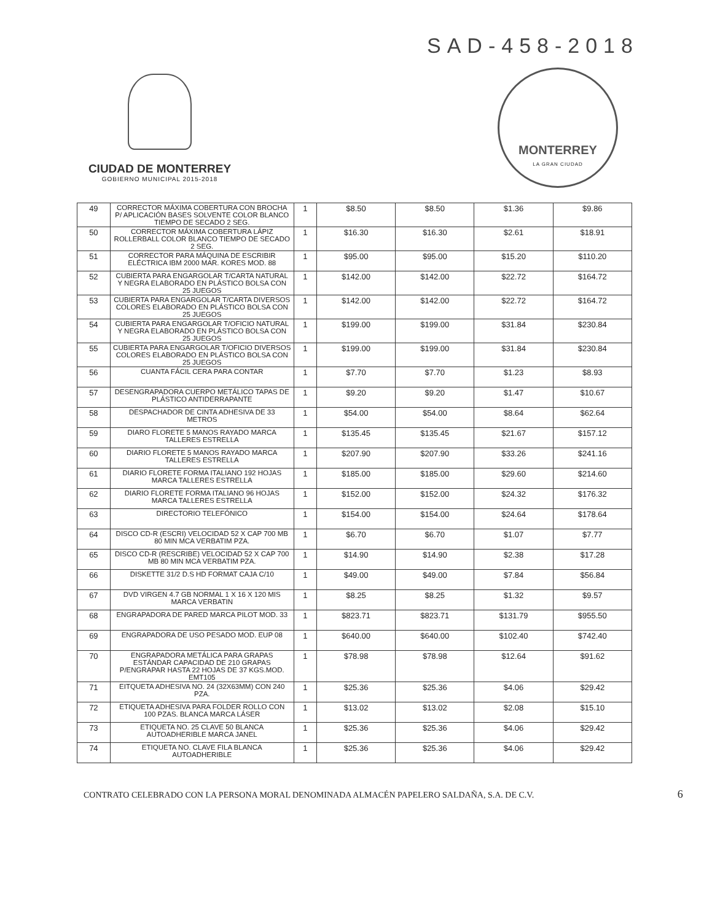SAD-458-2018
CIUDAD DE MONTERREY
GOBIERNO MUNICIPAL 2015-2018
MONTERREY
LA GRAN CIUDAD
| 49 | CORRECTOR MÁXIMA COBERTURA CON BROCHA P/ APLICACIÓN BASES SOLVENTE COLOR BLANCO TIEMPO DE SECADO 2 SEG. | 1 | $8.50 | $8.50 | $1.36 | $9.86 |
| 50 | CORRECTOR MÁXIMA COBERTURA LÁPIZ ROLLERBALL COLOR BLANCO TIEMPO DE SECADO 2 SEG. | 1 | $16.30 | $16.30 | $2.61 | $18.91 |
| 51 | CORRECTOR PARA MÁQUINA DE ESCRIBIR ELÉCTRICA IBM 2000 MAR. KORES MOD. 88 | 1 | $95.00 | $95.00 | $15.20 | $110.20 |
| 52 | CUBIERTA PARA ENGARGOLAR T/CARTA NATURAL Y NEGRA ELABORADO EN PLÁSTICO BOLSA CON 25 JUEGOS | 1 | $142.00 | $142.00 | $22.72 | $164.72 |
| 53 | CUBIERTA PARA ENGARGOLAR T/CARTA DIVERSOS COLORES ELABORADO EN PLÁSTICO BOLSA CON 25 JUEGOS | 1 | $142.00 | $142.00 | $22.72 | $164.72 |
| 54 | CUBIERTA PARA ENGARGOLAR T/OFICIO NATURAL Y NEGRA ELABORADO EN PLÁSTICO BOLSA CON 25 JUEGOS | 1 | $199.00 | $199.00 | $31.84 | $230.84 |
| 55 | CUBIERTA PARA ENGARGOLAR T/OFICIO DIVERSOS COLORES ELABORADO EN PLÁSTICO BOLSA CON 25 JUEGOS | 1 | $199.00 | $199.00 | $31.84 | $230.84 |
| 56 | CUANTA FÁCIL CERA PARA CONTAR | 1 | $7.70 | $7.70 | $1.23 | $8.93 |
| 57 | DESENGRAPADORA CUERPO METÁLICO TAPAS DE PLÁSTICO ANTIDERRAPANTE | 1 | $9.20 | $9.20 | $1.47 | $10.67 |
| 58 | DESPACHADOR DE CINTA ADHESIVA DE 33 METROS | 1 | $54.00 | $54.00 | $8.64 | $62.64 |
| 59 | DIARO FLORETE 5 MANOS RAYADO MARCA TALLERES ESTRELLA | 1 | $135.45 | $135.45 | $21.67 | $157.12 |
| 60 | DIARIO FLORETE 5 MANOS RAYADO MARCA TALLERES ESTRELLA | 1 | $207.90 | $207.90 | $33.26 | $241.16 |
| 61 | DIARIO FLORETE FORMA ITALIANO 192 HOJAS MARCA TALLERES ESTRELLA | 1 | $185.00 | $185.00 | $29.60 | $214.60 |
| 62 | DIARIO FLORETE FORMA ITALIANO 96 HOJAS MARCA TALLERES ESTRELLA | 1 | $152.00 | $152.00 | $24.32 | $176.32 |
| 63 | DIRECTORIO TELEFÓNICO | 1 | $154.00 | $154.00 | $24.64 | $178.64 |
| 64 | DISCO CD-R (ESCRI) VELOCIDAD 52 X CAP 700 MB 80 MIN MCA VERBATIM PZA. | 1 | $6.70 | $6.70 | $1.07 | $7.77 |
| 65 | DISCO CD-R (RESCRIBE) VELOCIDAD 52 X CAP 700 MB 80 MIN MCA VERBATIM PZA. | 1 | $14.90 | $14.90 | $2.38 | $17.28 |
| 66 | DISKETTE 31/2 D.S HD FORMAT CAJA C/10 | 1 | $49.00 | $49.00 | $7.84 | $56.84 |
| 67 | DVD VIRGEN 4.7 GB NORMAL 1 X 16 X 120 MIS MARCA VERBATIN | 1 | $8.25 | $8.25 | $1.32 | $9.57 |
| 68 | ENGRAPADORA DE PARED MARCA PILOT MOD. 33 | 1 | $823.71 | $823.71 | $131.79 | $955.50 |
| 69 | ENGRAPADORA DE USO PESADO MOD. EUP 08 | 1 | $640.00 | $640.00 | $102.40 | $742.40 |
| 70 | ENGRAPADORA METÁLICA PARA GRAPAS ESTÁNDAR CAPACIDAD DE 210 GRAPAS P/ENGRAPAR HASTA 22 HOJAS DE 37 KGS.MOD. EMT105 | 1 | $78.98 | $78.98 | $12.64 | $91.62 |
| 71 | EITQUETA ADHESIVA NO. 24 (32X63MM) CON 240 PZA. | 1 | $25.36 | $25.36 | $4.06 | $29.42 |
| 72 | ETIQUETA ADHESIVA PARA FOLDER ROLLO CON 100 PZAS. BLANCA MARCA LÁSER | 1 | $13.02 | $13.02 | $2.08 | $15.10 |
| 73 | ETIQUETA NO. 25 CLAVE 50 BLANCA AUTOADHERIBLE MARCA JANEL | 1 | $25.36 | $25.36 | $4.06 | $29.42 |
| 74 | ETIQUETA NO. CLAVE FILA BLANCA AUTOADHERIBLE | 1 | $25.36 | $25.36 | $4.06 | $29.42 |
CONTRATO CELEBRADO CON LA PERSONA MORAL DENOMINADA ALMACÉN PAPELERO SALDAÑA, S.A. DE C.V. 6